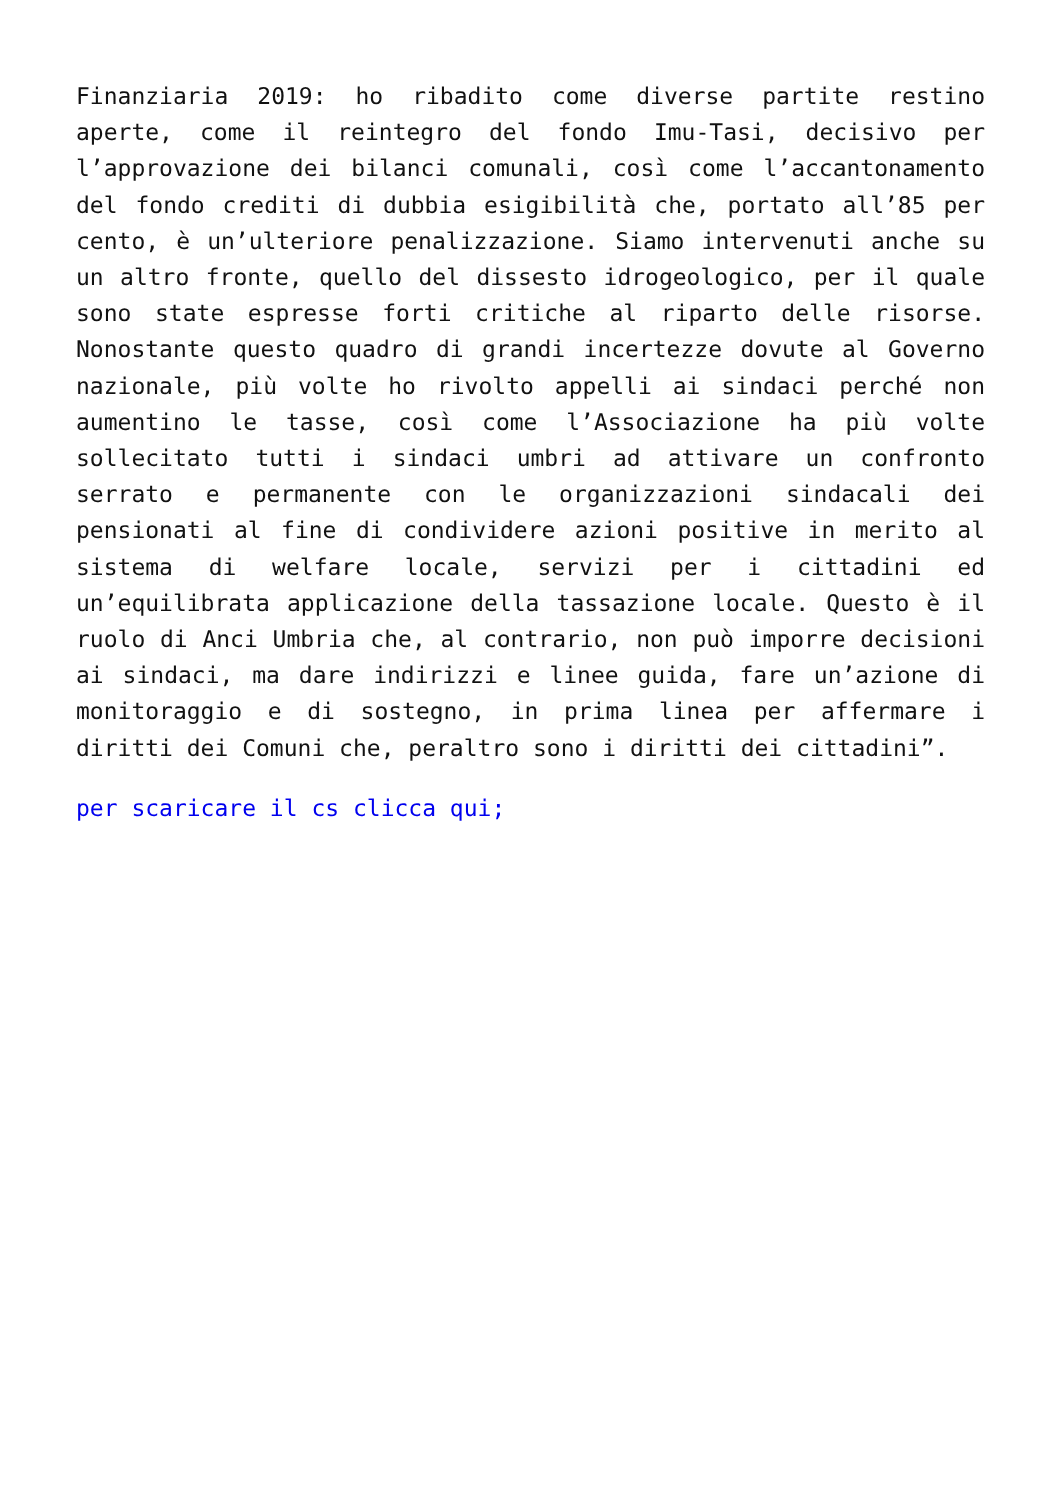Finanziaria 2019: ho ribadito come diverse partite restino aperte, come il reintegro del fondo Imu-Tasi, decisivo per l’approvazione dei bilanci comunali, così come l’accantonamento del fondo crediti di dubbia esigibilità che, portato all’85 per cento, è un’ulteriore penalizzazione. Siamo intervenuti anche su un altro fronte, quello del dissesto idrogeologico, per il quale sono state espresse forti critiche al riparto delle risorse. Nonostante questo quadro di grandi incertezze dovute al Governo nazionale, più volte ho rivolto appelli ai sindaci perché non aumentino le tasse, così come l’Associazione ha più volte sollecitato tutti i sindaci umbri ad attivare un confronto serrato e permanente con le organizzazioni sindacali dei pensionati al fine di condividere azioni positive in merito al sistema di welfare locale, servizi per i cittadini ed un’equilibrata applicazione della tassazione locale. Questo è il ruolo di Anci Umbria che, al contrario, non può imporre decisioni ai sindaci, ma dare indirizzi e linee guida, fare un’azione di monitoraggio e di sostegno, in prima linea per affermare i diritti dei Comuni che, peraltro sono i diritti dei cittadini”.
per scaricare il cs clicca qui;